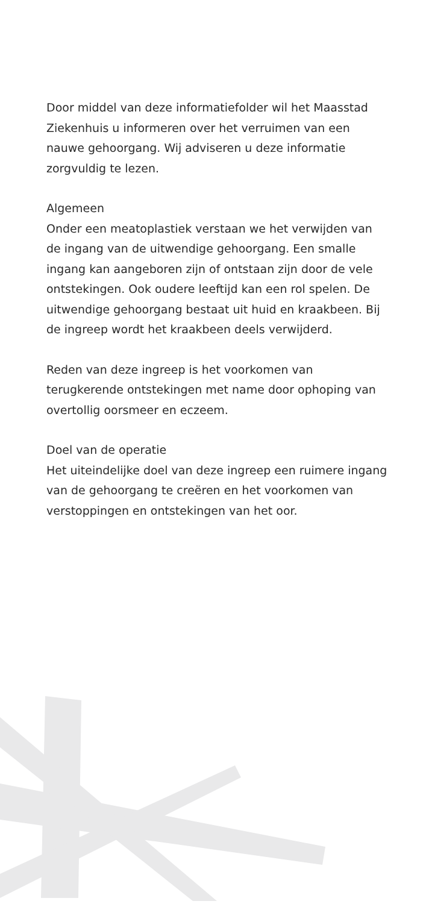Door middel van deze informatiefolder wil het Maasstad Ziekenhuis u informeren over het verruimen van een nauwe gehoorgang. Wij adviseren u deze informatie zorgvuldig te lezen.
Algemeen
Onder een meatoplastiek verstaan we het verwijden van de ingang van de uitwendige gehoorgang. Een smalle ingang kan aangeboren zijn of ontstaan zijn door de vele ontstekingen. Ook oudere leeftijd kan een rol spelen. De uitwendige gehoorgang bestaat uit huid en kraakbeen. Bij de ingreep wordt het kraakbeen deels verwijderd.
Reden van deze ingreep is het voorkomen van terugkerende ontstekingen met name door ophoping van overtollig oorsmeer en eczeem.
Doel van de operatie
Het uiteindelijke doel van deze ingreep een ruimere ingang van de gehoorgang te creëren en het voorkomen van verstoppingen en ontstekingen van het oor.